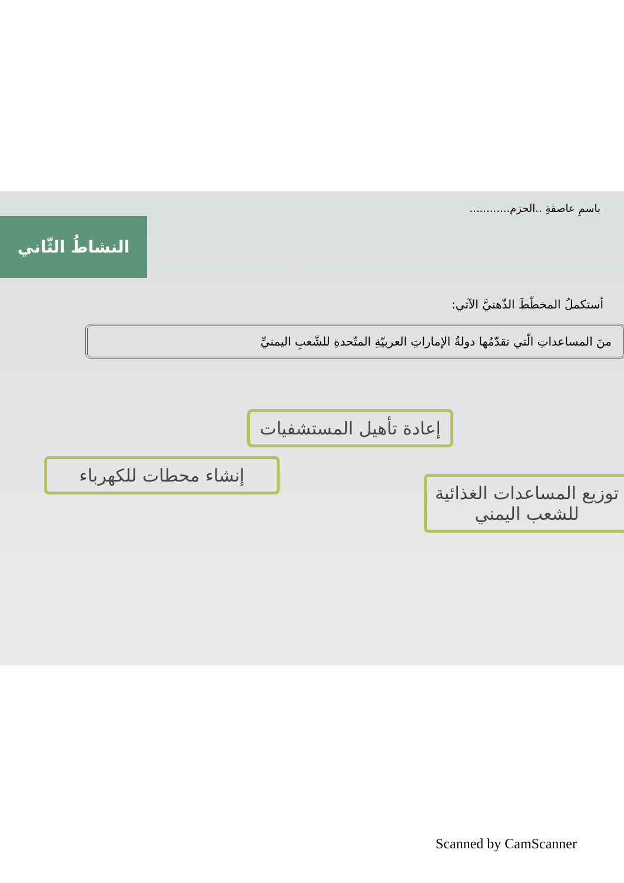باسمِ عاصفةِ ..الحزم............
النشاطُ الثّاني
أستكملُ المخطّطَ الذّهنيَّ الآتي:
منَ المساعداتِ الّتي تقدّمُها دولةُ الإماراتِ العربيّةِ المتّحدةِ للشّعبِ اليمنيِّ
إعادة تأهيل المستشفيات
إنشاء محطات للكهرباء
توزيع المساعدات الغذائية للشعب اليمني
Scanned by CamScanner